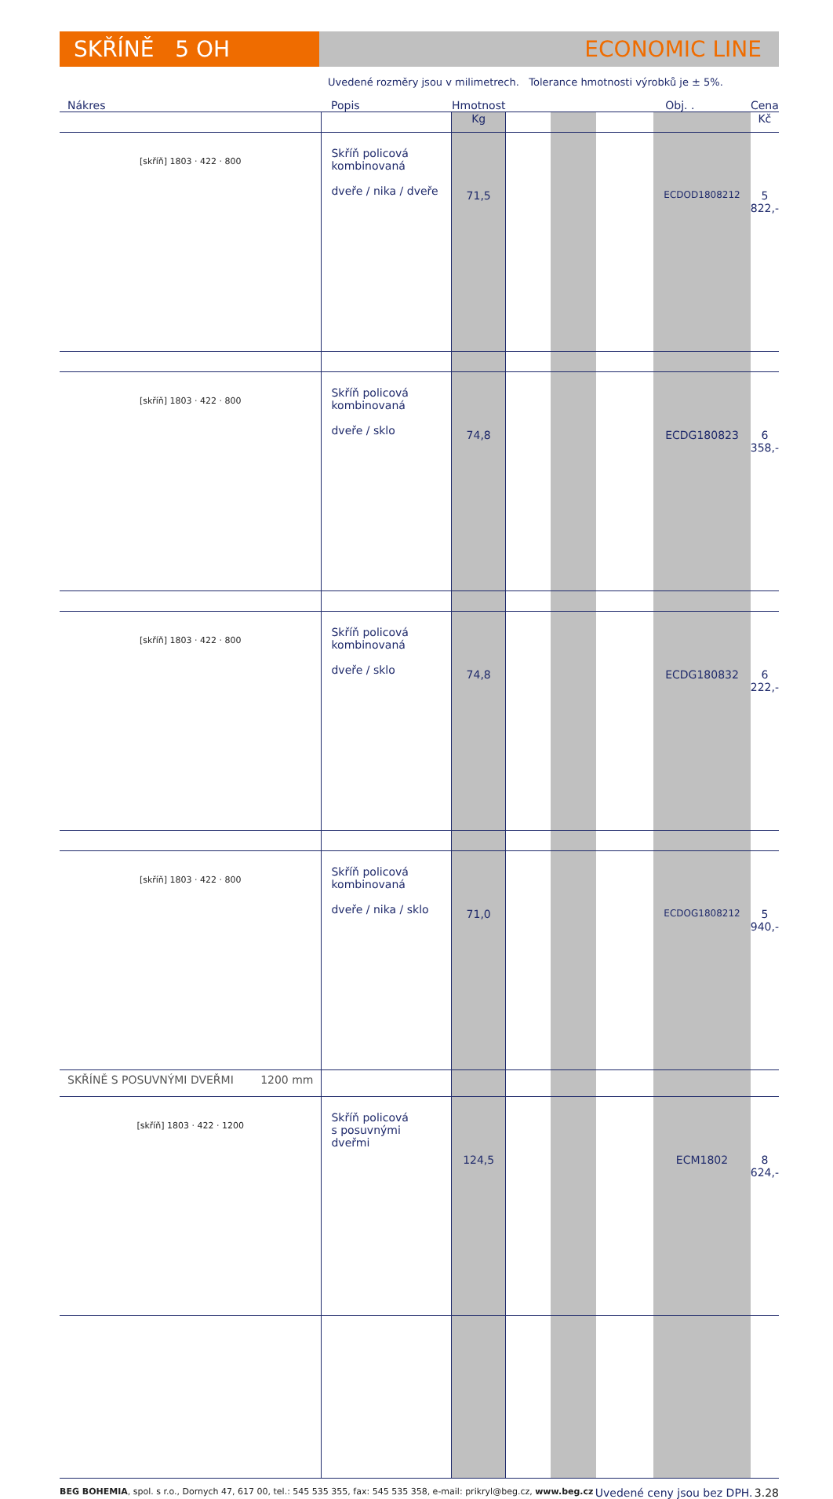SKŘÍNĚ 5 OH ECONOMIC LINE
Uvedené rozměry jsou v milimetrech. Tolerance hmotnosti výrobků je ± 5%.
| Nákres | Popis | Hmotnost | | | | Obj. . | Cena |
| --- | --- | --- | --- | --- | --- | --- | --- |
| | | Kg | | | | | Kč |
| [skříň] 1803 · 422 · 800 | Skříň policová kombinovaná dveře / nika / dveře | 71,5 | | | | ECDOD1808212 | 5 822,- |
| [skříň] 1803 · 422 · 800 | Skříň policová kombinovaná dveře / sklo | 74,8 | | | | ECDG180823 | 6 358,- |
| [skříň] 1803 · 422 · 800 | Skříň policová kombinovaná dveře / sklo | 74,8 | | | | ECDG180832 | 6 222,- |
| [skříň] 1803 · 422 · 800 | Skříň policová kombinovaná dveře / nika / sklo | 71,0 | | | | ECDOG1808212 | 5 940,- |
| SKŘÍNĚ S POSUVNÝMI DVEŘMI 1200 mm | | | | | | | |
| [skříň] 1803 · 422 · 1200 | Skříň policová s posuvnými dveřmi | 124,5 | | | | ECM1802 | 8 624,- |
BEG BOHEMIA, spol. s r.o., Dornych 47, 617 00, tel.: 545 535 355, fax: 545 535 358, e-mail: prikryl@beg.cz, www.beg.cz Uvedené ceny jsou bez DPH. 3.28